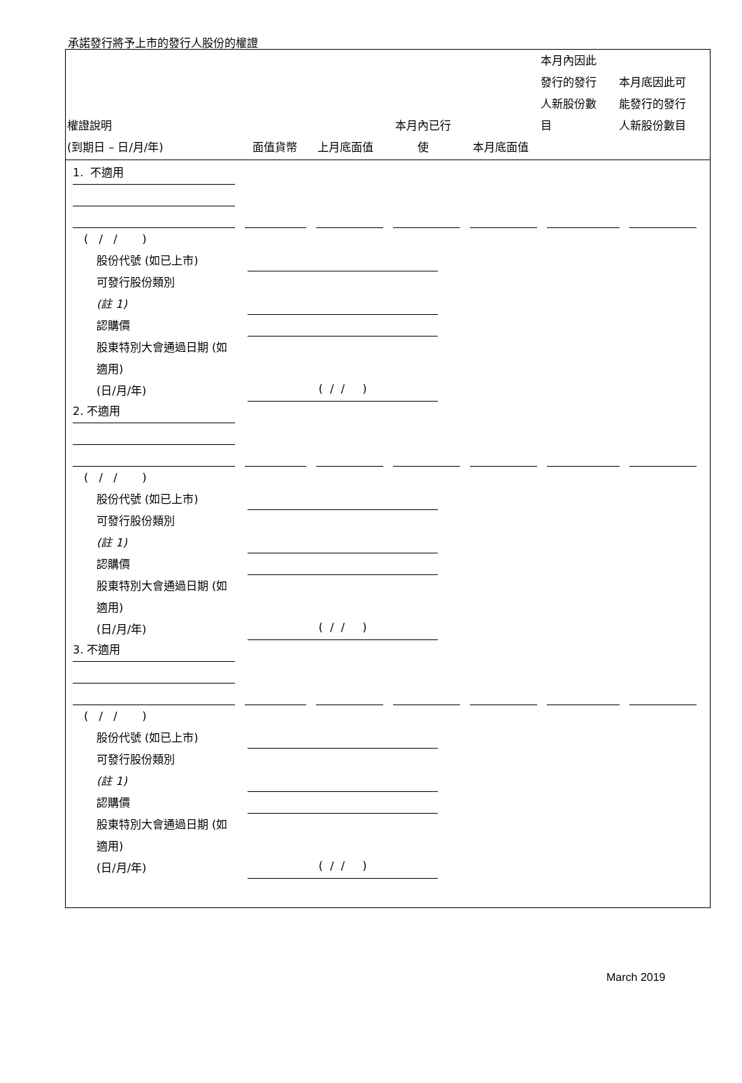承諾發行將予上市的發行人股份的權證
| 權證說明 (到期日 – 日/月/年) | 面值貨幣 | 上月底面值 | 本月內已行 使 | 本月底面值 | 本月內因此 發行的發行 人新股份數 目 | 本月底因此可 能發行的發行 人新股份數目 |
| --- | --- | --- | --- | --- | --- | --- |
1. 不適用
( / / )
股份代號 (如已上市)
可發行股份類別
(註 1)
認購價
股東特別大會通過日期 (如適用)
(日/月/年)
( / / )
2. 不適用
( / / )
股份代號 (如已上市)
可發行股份類別
(註 1)
認購價
股東特別大會通過日期 (如適用)
(日/月/年)
( / / )
3. 不適用
( / / )
股份代號 (如已上市)
可發行股份類別
(註 1)
認購價
股東特別大會通過日期 (如適用)
(日/月/年)
( / / )
March 2019